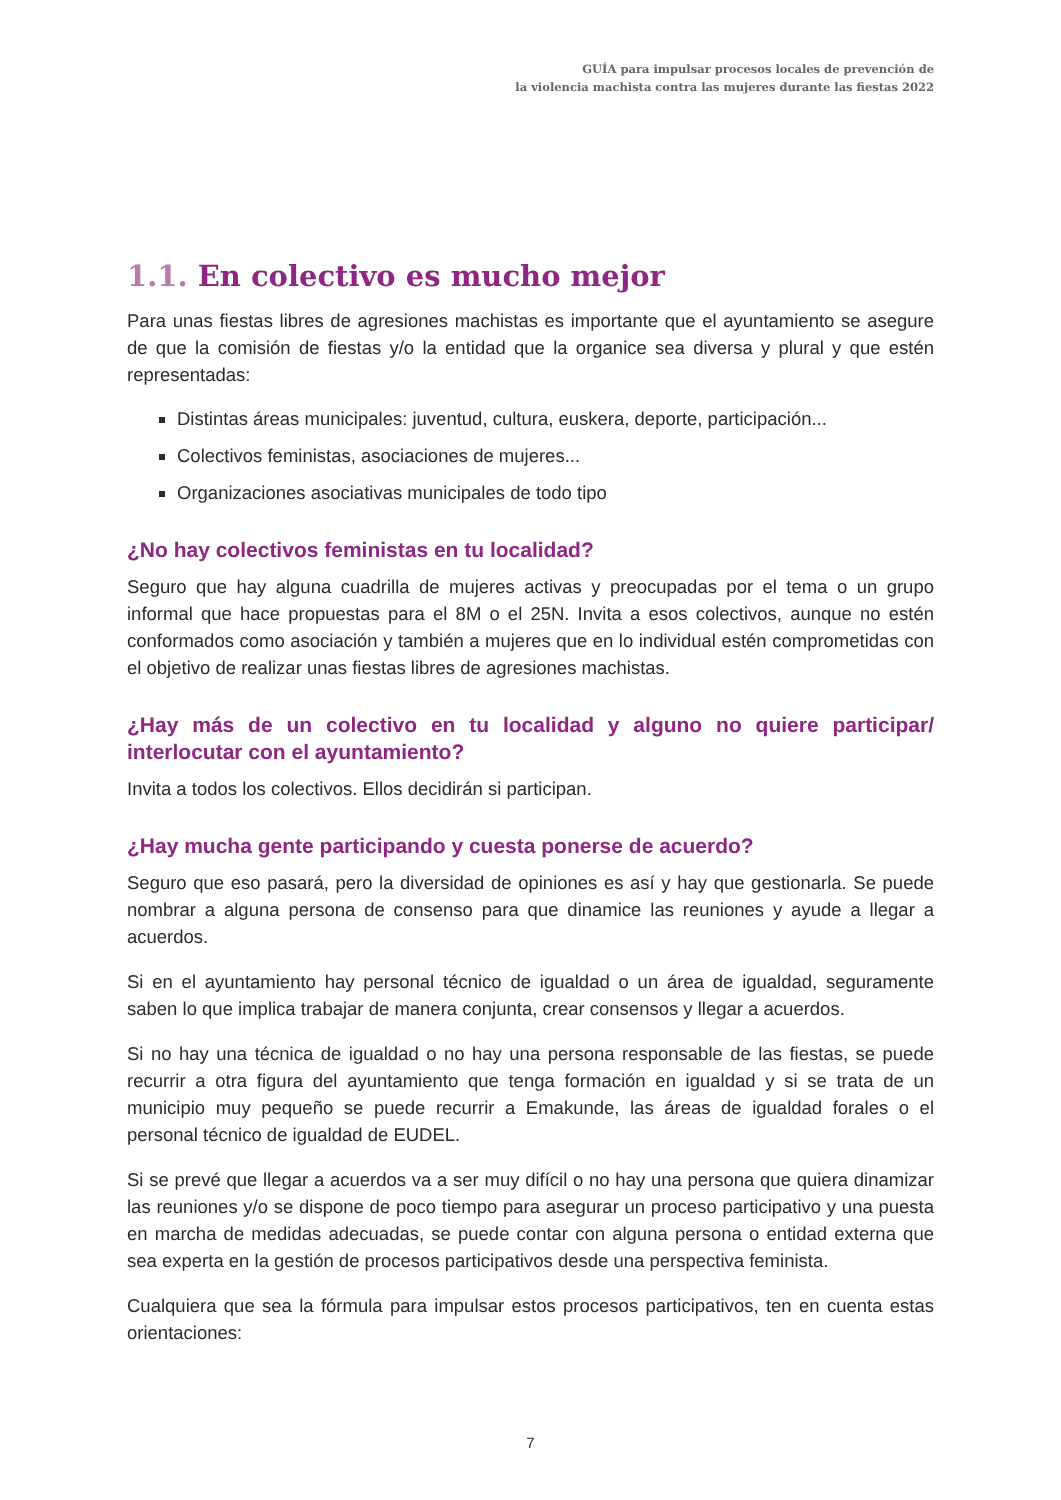GUÍA para impulsar procesos locales de prevención de
la violencia machista contra las mujeres durante las fiestas 2022
1.1. En colectivo es mucho mejor
Para unas fiestas libres de agresiones machistas es importante que el ayuntamiento se asegure de que la comisión de fiestas y/o la entidad que la organice sea diversa y plural y que estén representadas:
Distintas áreas municipales: juventud, cultura, euskera, deporte, participación...
Colectivos feministas, asociaciones de mujeres...
Organizaciones asociativas municipales de todo tipo
¿No hay colectivos feministas en tu localidad?
Seguro que hay alguna cuadrilla de mujeres activas y preocupadas por el tema o un grupo informal que hace propuestas para el 8M o el 25N. Invita a esos colectivos, aunque no estén conformados como asociación y también a mujeres que en lo individual estén comprometidas con el objetivo de realizar unas fiestas libres de agresiones machistas.
¿Hay más de un colectivo en tu localidad y alguno no quiere participar/ interlocutar con el ayuntamiento?
Invita a todos los colectivos. Ellos decidirán si participan.
¿Hay mucha gente participando y cuesta ponerse de acuerdo?
Seguro que eso pasará, pero la diversidad de opiniones es así y hay que gestionarla. Se puede nombrar a alguna persona de consenso para que dinamice las reuniones y ayude a llegar a acuerdos.
Si en el ayuntamiento hay personal técnico de igualdad o un área de igualdad, seguramente saben lo que implica trabajar de manera conjunta, crear consensos y llegar a acuerdos.
Si no hay una técnica de igualdad o no hay una persona responsable de las fiestas, se puede recurrir a otra figura del ayuntamiento que tenga formación en igualdad y si se trata de un municipio muy pequeño se puede recurrir a Emakunde, las áreas de igualdad forales o el personal técnico de igualdad de EUDEL.
Si se prevé que llegar a acuerdos va a ser muy difícil o no hay una persona que quiera dinamizar las reuniones y/o se dispone de poco tiempo para asegurar un proceso participativo y una puesta en marcha de medidas adecuadas, se puede contar con alguna persona o entidad externa que sea experta en la gestión de procesos participativos desde una perspectiva feminista.
Cualquiera que sea la fórmula para impulsar estos procesos participativos, ten en cuenta estas orientaciones:
7